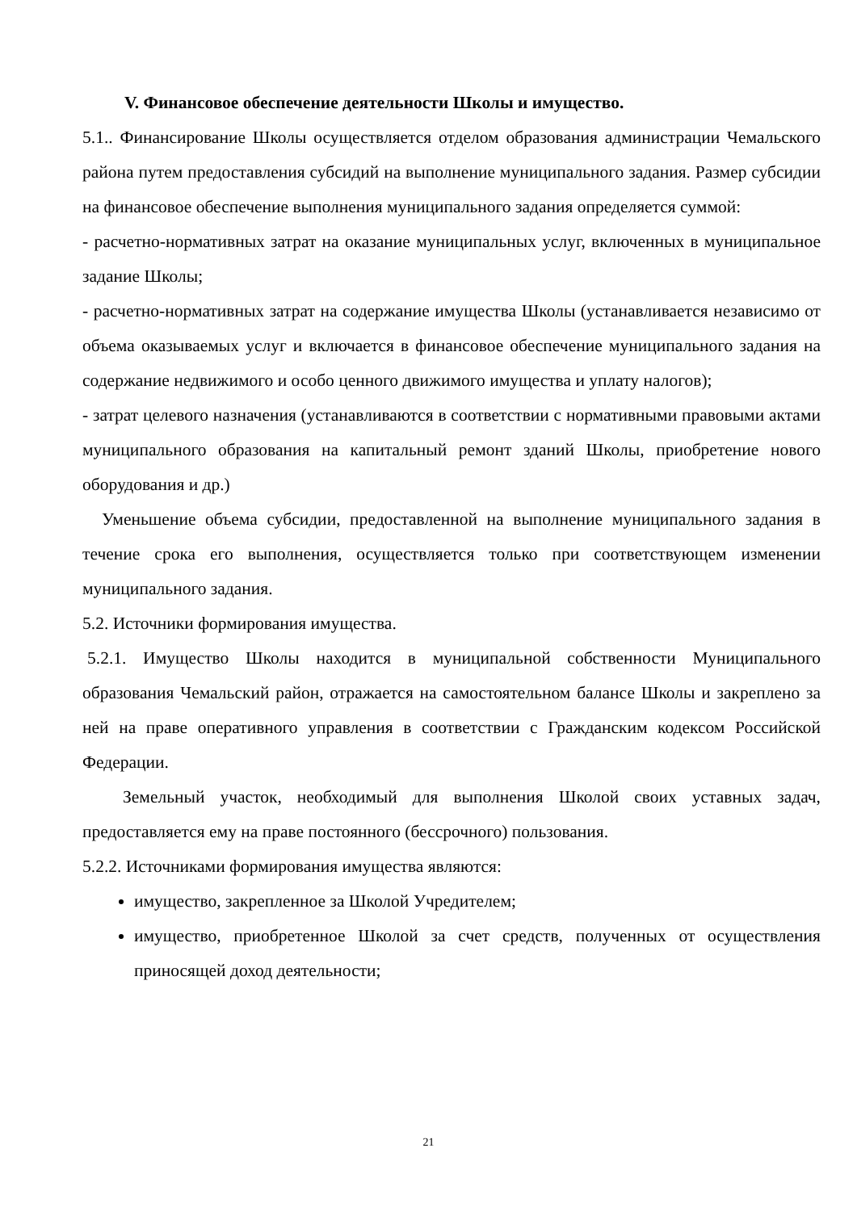V. Финансовое обеспечение деятельности Школы и имущество.
5.1.. Финансирование Школы осуществляется отделом образования администрации Чемальского района путем предоставления субсидий на выполнение муниципального задания. Размер субсидии на финансовое обеспечение выполнения муниципального задания определяется суммой:
- расчетно-нормативных затрат на оказание муниципальных услуг, включенных в муниципальное задание Школы;
- расчетно-нормативных затрат на содержание имущества Школы (устанавливается независимо от объема оказываемых услуг и включается в финансовое обеспечение муниципального задания на содержание недвижимого и особо ценного движимого имущества и уплату налогов);
- затрат целевого назначения (устанавливаются в соответствии с нормативными правовыми актами муниципального образования на капитальный ремонт зданий Школы, приобретение нового оборудования и др.)
Уменьшение объема субсидии, предоставленной на выполнение муниципального задания в течение срока его выполнения, осуществляется только при соответствующем изменении муниципального задания.
5.2. Источники формирования имущества.
5.2.1. Имущество Школы находится в муниципальной собственности Муниципального образования Чемальский район, отражается на самостоятельном балансе Школы и закреплено за ней на праве оперативного управления в соответствии с Гражданским кодексом Российской Федерации.
Земельный участок, необходимый для выполнения Школой своих уставных задач, предоставляется ему на праве постоянного (бессрочного) пользования.
5.2.2. Источниками формирования имущества являются:
имущество, закрепленное за Школой Учредителем;
имущество, приобретенное Школой за счет средств, полученных от осуществления приносящей доход деятельности;
21